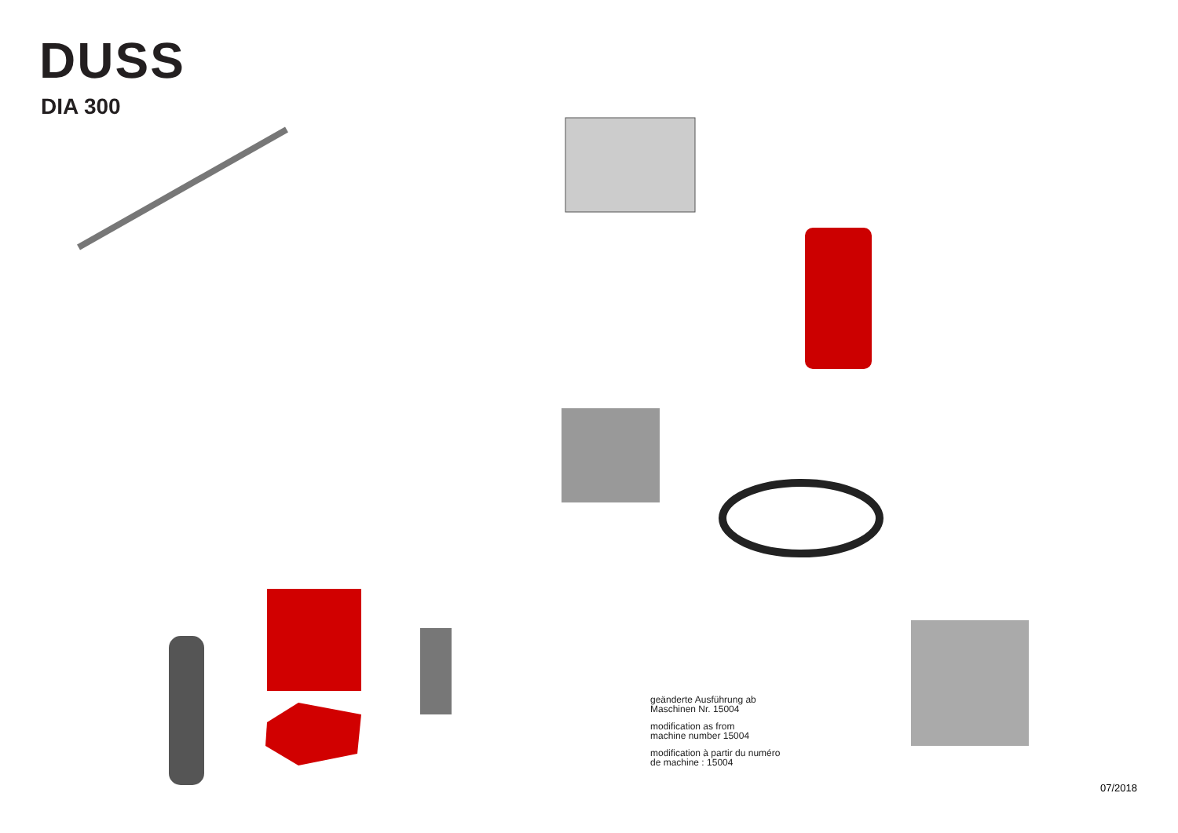DUSS
DIA 300
17 18 74 75 16 78 15 14 13 202 10 38 81 77 207 72 79 12 11 35 19 8 30 66 80 67 9 33 34 71 81 7 68 54 212 59 29 34 209 70 82 206 205 56 73 83 76 28 57 84 204 58 18 203 40 45 17 211 46 39 63 47 210 62 64 48 3 4 49 63 41 50 65 85 302 54 209 303 51 208 201 43 301 52 300 57 53 58 42
geänderte Ausführung ab
Maschinen Nr. 15004
modification as from
machine number 15004
modification à partir du numéro
de machine : 15004
07/2018